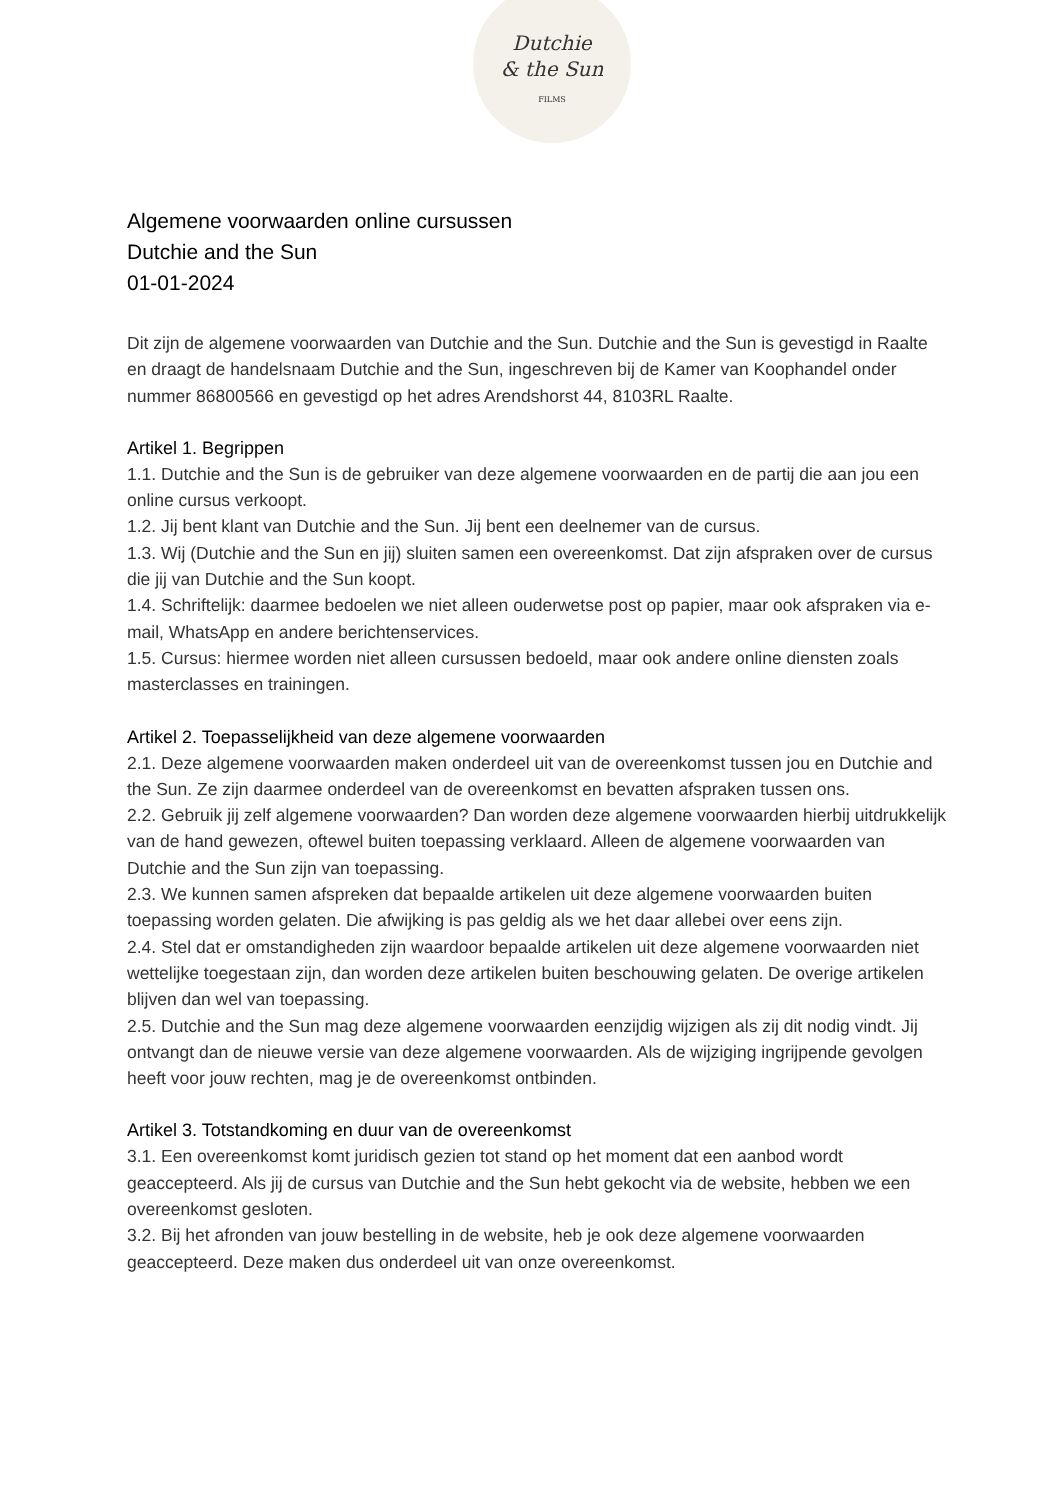Dutchie
& the Sun
FILMS
Algemene voorwaarden online cursussen
Dutchie and the Sun
01-01-2024
Dit zijn de algemene voorwaarden van Dutchie and the Sun. Dutchie and the Sun is gevestigd in Raalte en draagt de handelsnaam Dutchie and the Sun, ingeschreven bij de Kamer van Koophandel onder nummer 86800566 en gevestigd op het adres Arendshorst 44, 8103RL Raalte.
Artikel 1. Begrippen
1.1. Dutchie and the Sun is de gebruiker van deze algemene voorwaarden en de partij die aan jou een online cursus verkoopt.
1.2. Jij bent klant van Dutchie and the Sun. Jij bent een deelnemer van de cursus.
1.3. Wij (Dutchie and the Sun en jij) sluiten samen een overeenkomst. Dat zijn afspraken over de cursus die jij van Dutchie and the Sun koopt.
1.4. Schriftelijk: daarmee bedoelen we niet alleen ouderwetse post op papier, maar ook afspraken via e-mail, WhatsApp en andere berichtenservices.
1.5. Cursus: hiermee worden niet alleen cursussen bedoeld, maar ook andere online diensten zoals masterclasses en trainingen.
Artikel 2. Toepasselijkheid van deze algemene voorwaarden
2.1. Deze algemene voorwaarden maken onderdeel uit van de overeenkomst tussen jou en Dutchie and the Sun. Ze zijn daarmee onderdeel van de overeenkomst en bevatten afspraken tussen ons.
2.2. Gebruik jij zelf algemene voorwaarden? Dan worden deze algemene voorwaarden hierbij uitdrukkelijk van de hand gewezen, oftewel buiten toepassing verklaard. Alleen de algemene voorwaarden van Dutchie and the Sun zijn van toepassing.
2.3. We kunnen samen afspreken dat bepaalde artikelen uit deze algemene voorwaarden buiten toepassing worden gelaten. Die afwijking is pas geldig als we het daar allebei over eens zijn.
2.4. Stel dat er omstandigheden zijn waardoor bepaalde artikelen uit deze algemene voorwaarden niet wettelijke toegestaan zijn, dan worden deze artikelen buiten beschouwing gelaten. De overige artikelen blijven dan wel van toepassing.
2.5. Dutchie and the Sun mag deze algemene voorwaarden eenzijdig wijzigen als zij dit nodig vindt. Jij ontvangt dan de nieuwe versie van deze algemene voorwaarden. Als de wijziging ingrijpende gevolgen heeft voor jouw rechten, mag je de overeenkomst ontbinden.
Artikel 3. Totstandkoming en duur van de overeenkomst
3.1. Een overeenkomst komt juridisch gezien tot stand op het moment dat een aanbod wordt geaccepteerd. Als jij de cursus van Dutchie and the Sun hebt gekocht via de website, hebben we een overeenkomst gesloten.
3.2. Bij het afronden van jouw bestelling in de website, heb je ook deze algemene voorwaarden geaccepteerd. Deze maken dus onderdeel uit van onze overeenkomst.